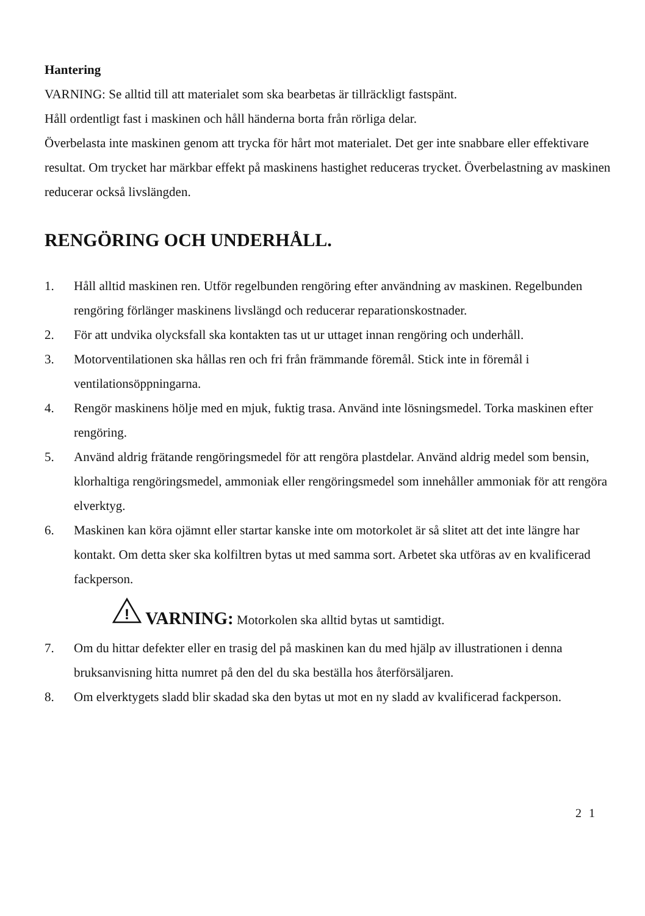Hantering
VARNING: Se alltid till att materialet som ska bearbetas är tillräckligt fastspänt.
Håll ordentligt fast i maskinen och håll händerna borta från rörliga delar.
Överbelasta inte maskinen genom att trycka för hårt mot materialet. Det ger inte snabbare eller effektivare resultat. Om trycket har märkbar effekt på maskinens hastighet reduceras trycket. Överbelastning av maskinen reducerar också livslängden.
RENGÖRING OCH UNDERHÅLL.
1. Håll alltid maskinen ren. Utför regelbunden rengöring efter användning av maskinen. Regelbunden rengöring förlänger maskinens livslängd och reducerar reparationskostnader.
2. För att undvika olycksfall ska kontakten tas ut ur uttaget innan rengöring och underhåll.
3. Motorventilationen ska hållas ren och fri från främmande föremål. Stick inte in föremål i ventilationsöppningarna.
4. Rengör maskinens hölje med en mjuk, fuktig trasa. Använd inte lösningsmedel. Torka maskinen efter rengöring.
5. Använd aldrig frätande rengöringsmedel för att rengöra plastdelar. Använd aldrig medel som bensin, klorhaltiga rengöringsmedel, ammoniak eller rengöringsmedel som innehåller ammoniak för att rengöra elverktyg.
6. Maskinen kan köra ojämnt eller startar kanske inte om motorkolet är så slitet att det inte längre har kontakt. Om detta sker ska kolfiltren bytas ut med samma sort. Arbetet ska utföras av en kvalificerad fackperson.
!
VARNING: Motorkolen ska alltid bytas ut samtidigt.
7. Om du hittar defekter eller en trasig del på maskinen kan du med hjälp av illustrationen i denna bruksanvisning hitta numret på den del du ska beställa hos återförsäljaren.
8. Om elverktygets sladd blir skadad ska den bytas ut mot en ny sladd av kvalificerad fackperson.
21